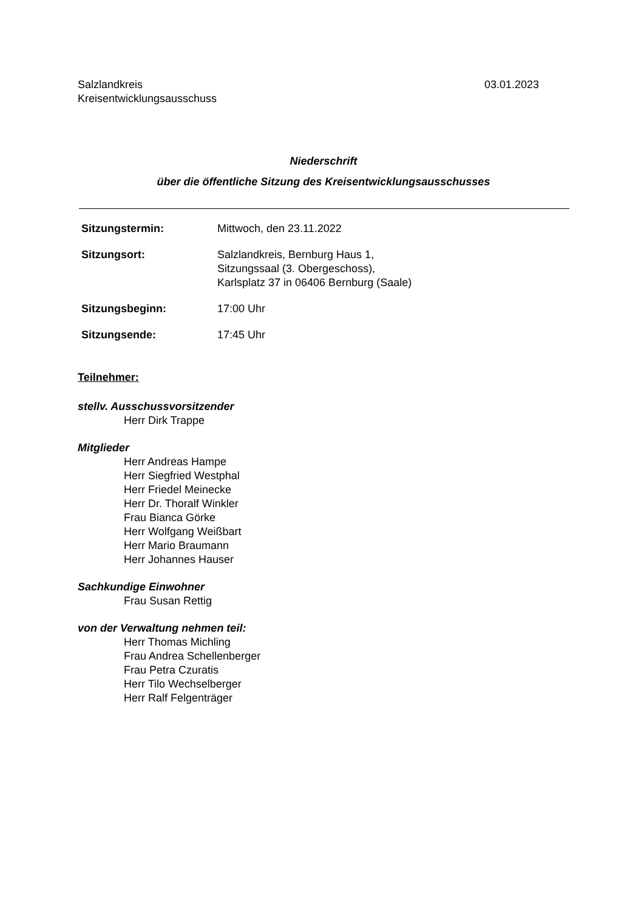03.01.2023 Salzlandkreis
Kreisentwicklungsausschuss
Niederschrift
über die öffentliche Sitzung des Kreisentwicklungsausschusses
Sitzungstermin: Mittwoch, den 23.11.2022
Sitzungsort: Salzlandkreis, Bernburg Haus 1,
Sitzungssaal (3. Obergeschoss),
Karlsplatz 37 in 06406 Bernburg (Saale)
Sitzungsbeginn: 17:00 Uhr
Sitzungsende: 17:45 Uhr
Teilnehmer:
stellv. Ausschussvorsitzender
Herr Dirk Trappe
Mitglieder
Herr Andreas Hampe
Herr Siegfried Westphal
Herr Friedel Meinecke
Herr Dr. Thoralf Winkler
Frau Bianca Görke
Herr Wolfgang Weißbart
Herr Mario Braumann
Herr Johannes Hauser
Sachkundige Einwohner
Frau Susan Rettig
von der Verwaltung nehmen teil:
Herr Thomas Michling
Frau Andrea Schellenberger
Frau Petra Czuratis
Herr Tilo Wechselberger
Herr Ralf Felgenträger